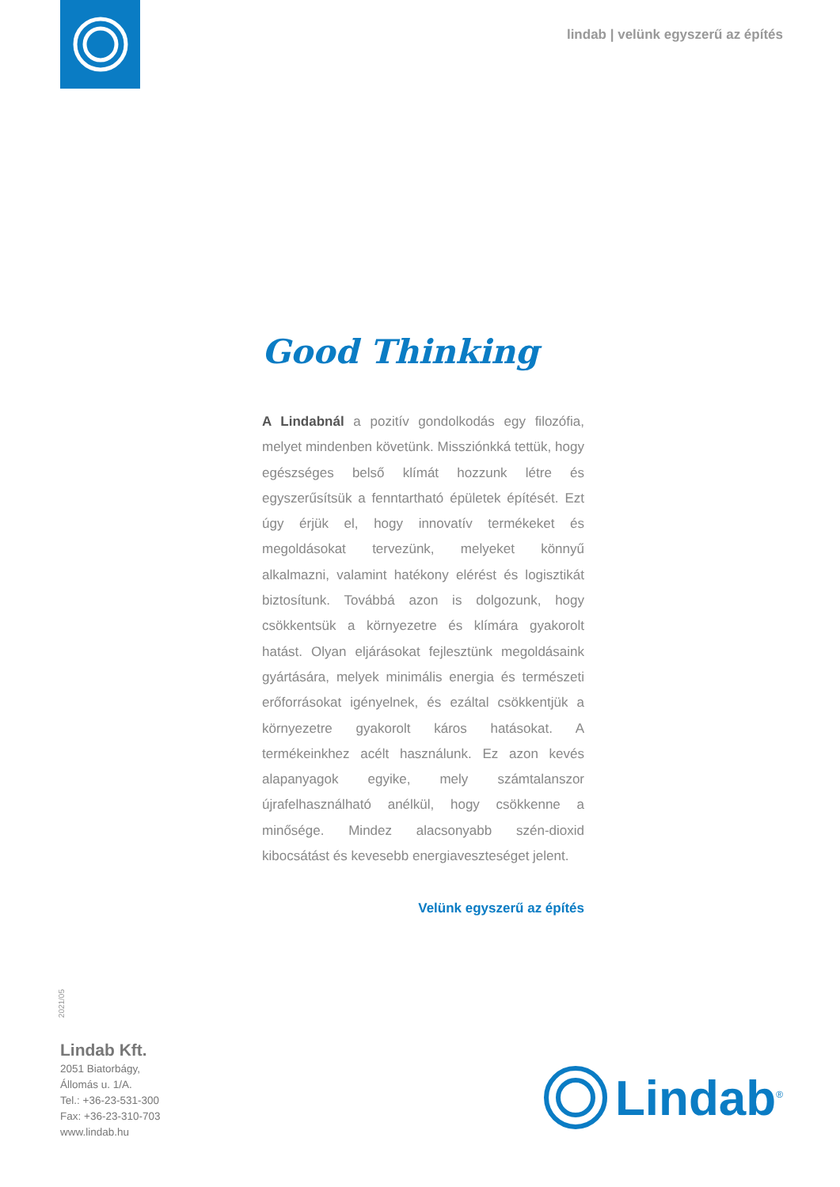lindab | velünk egyszerű az építés
Good Thinking
A Lindabnál a pozitív gondolkodás egy filozófia, melyet mindenben követünk. Missziónkká tettük, hogy egészséges belső klímát hozzunk létre és egyszerűsítsük a fenntartható épületek építését. Ezt úgy érjük el, hogy innovatív termékeket és megoldásokat tervezünk, melyeket könnyű alkalmazni, valamint hatékony elérést és logisztikát biztosítunk. Továbbá azon is dolgozunk, hogy csökkentsük a környezetre és klímára gyakorolt hatást. Olyan eljárásokat fejlesztünk megoldásaink gyártására, melyek minimális energia és természeti erőforrásokat igényelnek, és ezáltal csökkentjük a környezetre gyakorolt káros hatásokat. A termékeinkhez acélt használunk. Ez azon kevés alapanyagok egyike, mely számtalanszor újrafelhasználható anélkül, hogy csökkenne a minősége. Mindez alacsonyabb szén-dioxid kibocsátást és kevesebb energiaveszteséget jelent.
Velünk egyszerű az építés
2021/05
Lindab Kft.
2051 Biatorbágy,
Állomás u. 1/A.
Tel.: +36-23-531-300
Fax: +36-23-310-703
www.lindab.hu
Lindab<sup>®</sup>